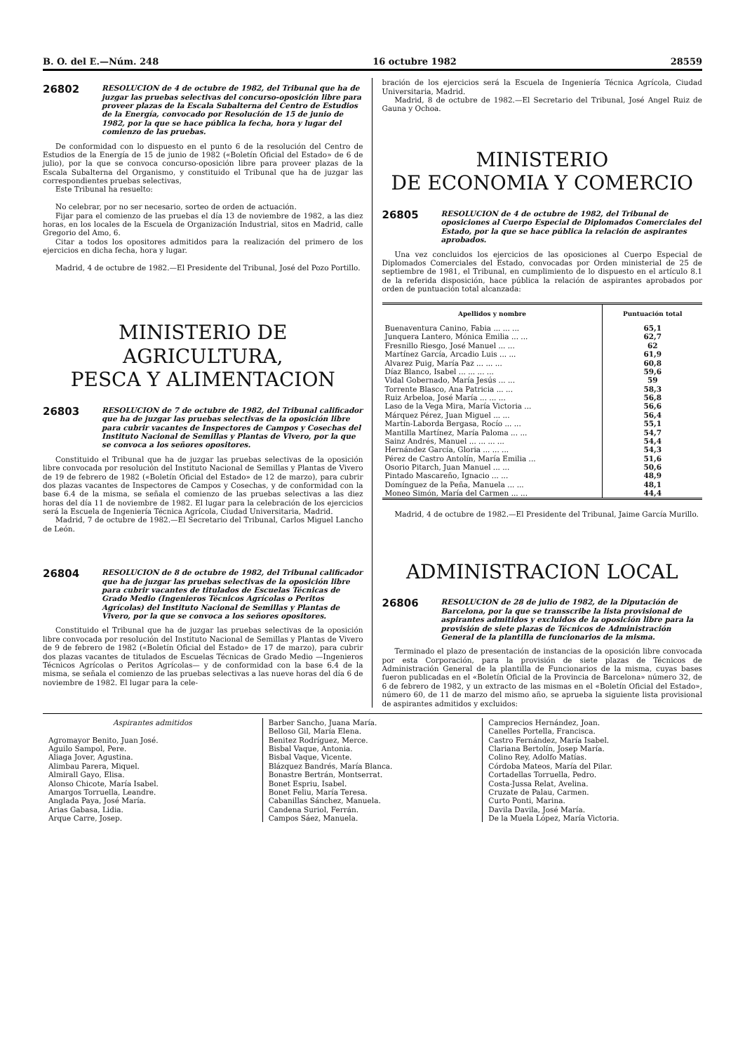B. O. del E.—Núm. 248 16 octubre 1982 28559
26802
RESOLUCION de 4 de octubre de 1982, del Tribunal que ha de juzgar las pruebas selectivas del concurso-oposición libre para proveer plazas de la Escala Subalterna del Centro de Estudios de la Energía, convocado por Resolución de 15 de junio de 1982, por la que se hace pública la fecha, hora y lugar del comienzo de las pruebas.
De conformidad con lo dispuesto en el punto 6 de la resolución del Centro de Estudios de la Energía de 15 de junio de 1982 («Boletín Oficial del Estado» de 6 de julio), por la que se convoca concurso-oposición libre para proveer plazas de la Escala Subalterna del Organismo, y constituido el Tribunal que ha de juzgar las correspondientes pruebas selectivas,
Este Tribunal ha resuelto:
No celebrar, por no ser necesario, sorteo de orden de actuación.
Fijar para el comienzo de las pruebas el día 13 de noviembre de 1982, a las diez horas, en los locales de la Escuela de Organización Industrial, sitos en Madrid, calle Gregorio del Amo, 6.
Citar a todos los opositores admitidos para la realización del primero de los ejercicios en dicha fecha, hora y lugar.
Madrid, 4 de octubre de 1982.—El Presidente del Tribunal, José del Pozo Portillo.
MINISTERIO DE AGRICULTURA,
PESCA Y ALIMENTACION
26803
RESOLUCION de 7 de octubre de 1982, del Tribunal calificador que ha de juzgar las pruebas selectivas de la oposición libre para cubrir vacantes de Inspectores de Campos y Cosechas del Instituto Nacional de Semillas y Plantas de Vivero, por la que se convoca a los señores opositores.
Constituido el Tribunal que ha de juzgar las pruebas selectivas de la oposición libre convocada por resolución del Instituto Nacional de Semillas y Plantas de Vivero de 19 de febrero de 1982 («Boletín Oficial del Estado» de 12 de marzo), para cubrir dos plazas vacantes de Inspectores de Campos y Cosechas, y de conformidad con la base 6.4 de la misma, se señala el comienzo de las pruebas selectivas a las diez horas del día 11 de noviembre de 1982. El lugar para la celebración de los ejercicios será la Escuela de Ingeniería Técnica Agrícola, Ciudad Universitaria, Madrid.
Madrid, 7 de octubre de 1982.—El Secretario del Tribunal, Carlos Miguel Lancho de León.
26804
RESOLUCION de 8 de octubre de 1982, del Tribunal calificador que ha de juzgar las pruebas selectivas de la oposición libre para cubrir vacantes de titulados de Escuelas Técnicas de Grado Medio (Ingenieros Técnicos Agrícolas o Peritos Agrícolas) del Instituto Nacional de Semillas y Plantas de Vivero, por la que se convoca a los señores opositores.
Constituido el Tribunal que ha de juzgar las pruebas selectivas de la oposición libre convocada por resolución del Instituto Nacional de Semillas y Plantas de Vivero de 9 de febrero de 1982 («Boletín Oficial del Estado» de 17 de marzo), para cubrir dos plazas vacantes de titulados de Escuelas Técnicas de Grado Medio —Ingenieros Técnicos Agrícolas o Peritos Agrícolas— y de conformidad con la base 6.4 de la misma, se señala el comienzo de las pruebas selectivas a las nueve horas del día 6 de noviembre de 1982. El lugar para la cele-
bración de los ejercicios será la Escuela de Ingeniería Técnica Agrícola, Ciudad Universitaria, Madrid.
Madrid, 8 de octubre de 1982.—El Secretario del Tribunal, José Angel Ruiz de Gauna y Ochoa.
MINISTERIO
DE ECONOMIA Y COMERCIO
26805
RESOLUCION de 4 de octubre de 1982, del Tribunal de oposiciones al Cuerpo Especial de Diplomados Comerciales del Estado, por la que se hace pública la relación de aspirantes aprobados.
Una vez concluidos los ejercicios de las oposiciones al Cuerpo Especial de Diplomados Comerciales del Estado, convocadas por Orden ministerial de 25 de septiembre de 1981, el Tribunal, en cumplimiento de lo dispuesto en el artículo 8.1 de la referida disposición, hace pública la relación de aspirantes aprobados por orden de puntuación total alcanzada:
| Apellidos y nombre | Puntuación total |
| --- | --- |
| Buenaventura Canino, Fabia ... ... ... | 65,1 |
| Junquera Lantero, Mónica Emilia ... ... | 62,7 |
| Fresnillo Riesgo, José Manuel ... ... | 62 |
| Martínez García, Arcadio Luis ... ... | 61,9 |
| Alvarez Puig, María Paz ... ... ... | 60,8 |
| Díaz Blanco, Isabel ... ... ... ... | 59,6 |
| Vidal Gobernado, María Jesús ... ... | 59 |
| Torrente Blasco, Ana Patricia ... ... | 58,3 |
| Ruiz Arbeloa, José María ... ... ... | 56,8 |
| Laso de la Vega Mira, María Victoria ... | 56,6 |
| Márquez Pérez, Juan Miguel ... ... | 56,4 |
| Martín-Laborda Bergasa, Rocío ... ... | 55,1 |
| Mantilla Martínez, María Paloma ... ... | 54,7 |
| Sainz Andrés, Manuel ... ... ... ... | 54,4 |
| Hernández García, Gloria ... ... ... | 54,3 |
| Pérez de Castro Antolín, María Emilia ... | 51,6 |
| Osorio Pitarch, Juan Manuel ... ... | 50,6 |
| Pintado Mascareño, Ignacio ... ... | 48,9 |
| Domínguez de la Peña, Manuela ... ... | 48,1 |
| Moneo Simón, María del Carmen ... ... | 44,4 |
Madrid, 4 de octubre de 1982.—El Presidente del Tribunal, Jaime García Murillo.
ADMINISTRACION LOCAL
26806
RESOLUCION de 28 de julio de 1982, de la Diputación de Barcelona, por la que se transscribe la lista provisional de aspirantes admitidos y excluidos de la oposición libre para la provisión de siete plazas de Técnicos de Administración General de la plantilla de funcionarios de la misma.
Terminado el plazo de presentación de instancias de la oposición libre convocada por esta Corporación, para la provisión de siete plazas de Técnicos de Administración General de la plantilla de Funcionarios de la misma, cuyas bases fueron publicadas en el «Boletín Oficial de la Provincia de Barcelona» número 32, de 6 de febrero de 1982, y un extracto de las mismas en el «Boletín Oficial del Estado», número 60, de 11 de marzo del mismo año, se aprueba la siguiente lista provisional de aspirantes admitidos y excluidos:
Aspirantes admitidos
Agromayor Benito, Juan José.
Aguilo Sampol, Pere.
Aliaga Jover, Agustina.
Alimbau Parera, Miquel.
Almirall Gayo, Elisa.
Alonso Chicote, María Isabel.
Amargos Torruella, Leandre.
Anglada Paya, José María.
Arias Gabasa, Lidia.
Arque Carre, Josep.
Barber Sancho, Juana María.
Belloso Gil, María Elena.
Benitez Rodríguez, Merce.
Bisbal Vaque, Antonia.
Bisbal Vaque, Vicente.
Blázquez Bandrés, María Blanca.
Bonastre Bertrán, Montserrat.
Bonet Espriu, Isabel.
Bonet Feliu, María Teresa.
Cabanillas Sánchez, Manuela.
Candena Suriol, Ferrán.
Campos Sáez, Manuela.
Camprecios Hernández, Joan.
Canelles Portella, Francisca.
Castro Fernández, María Isabel.
Clariana Bertolín, Josep María.
Colino Rey, Adolfo Matías.
Córdoba Mateos, María del Pilar.
Cortadellas Torruella, Pedro.
Costa-Jussa Relat, Avelina.
Cruzate de Palau, Carmen.
Curto Ponti, Marina.
Davila Davila, José María.
De la Muela López, María Victoria.